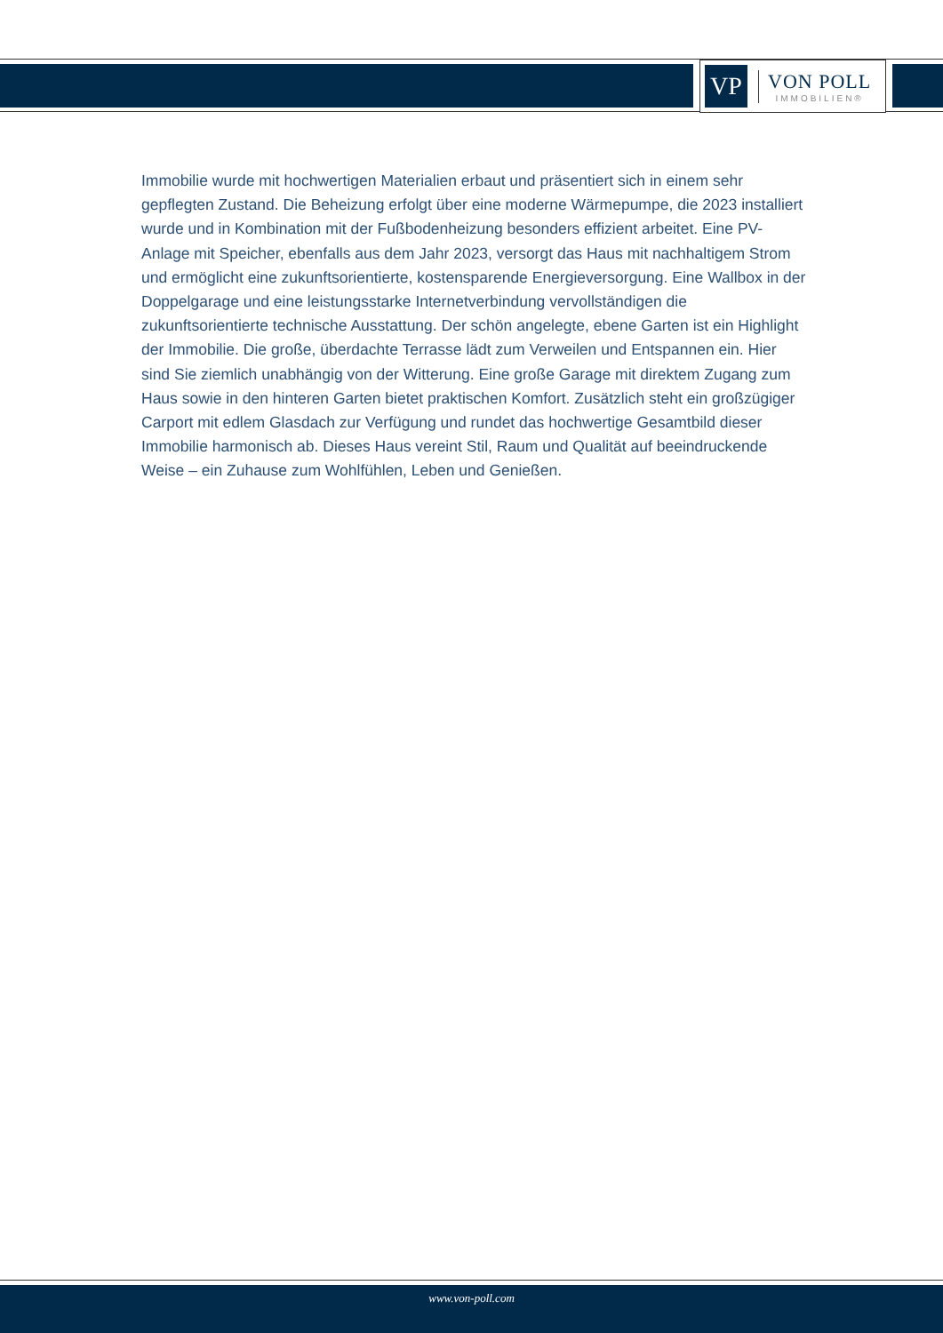VP
VON POLL
IMMOBILIEN®
Immobilie wurde mit hochwertigen Materialien erbaut und präsentiert sich in einem sehr gepflegten Zustand. Die Beheizung erfolgt über eine moderne Wärmepumpe, die 2023 installiert wurde und in Kombination mit der Fußbodenheizung besonders effizient arbeitet. Eine PV-Anlage mit Speicher, ebenfalls aus dem Jahr 2023, versorgt das Haus mit nachhaltigem Strom und ermöglicht eine zukunftsorientierte, kostensparende Energieversorgung. Eine Wallbox in der Doppelgarage und eine leistungsstarke Internetverbindung vervollständigen die zukunftsorientierte technische Ausstattung. Der schön angelegte, ebene Garten ist ein Highlight der Immobilie. Die große, überdachte Terrasse lädt zum Verweilen und Entspannen ein. Hier sind Sie ziemlich unabhängig von der Witterung. Eine große Garage mit direktem Zugang zum Haus sowie in den hinteren Garten bietet praktischen Komfort. Zusätzlich steht ein großzügiger Carport mit edlem Glasdach zur Verfügung und rundet das hochwertige Gesamtbild dieser Immobilie harmonisch ab. Dieses Haus vereint Stil, Raum und Qualität auf beeindruckende Weise – ein Zuhause zum Wohlfühlen, Leben und Genießen.
www.von-poll.com